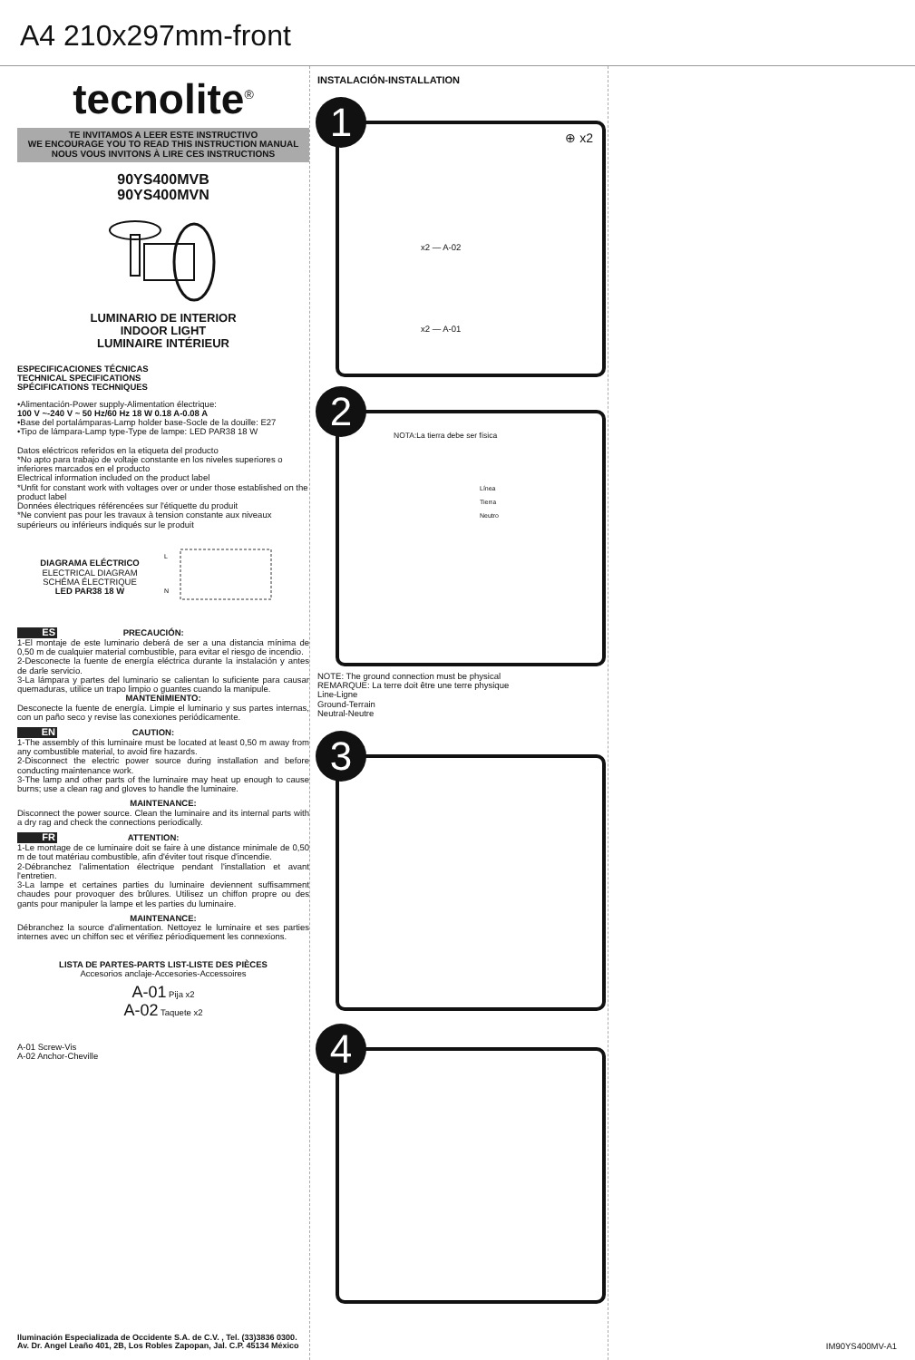A4 210x297mm-front
tecnolite<sup>®</sup>
TE INVITAMOS A LEER ESTE INSTRUCTIVO
WE ENCOURAGE YOU TO READ THIS INSTRUCTION MANUAL
NOUS VOUS INVITONS À LIRE CES INSTRUCTIONS
90YS400MVB
90YS400MVN
LUMINARIO DE INTERIOR
INDOOR LIGHT
LUMINAIRE INTÉRIEUR
ESPECIFICACIONES TÉCNICAS
TECHNICAL SPECIFICATIONS
SPÉCIFICATIONS TECHNIQUES
•Alimentación-Power supply-Alimentation électrique:
100 V ~-240 V ~ 50 Hz/60 Hz 18 W 0.18 A-0.08 A
•Base del portalámparas-Lamp holder base-Socle de la douille: E27
•Tipo de lámpara-Lamp type-Type de lampe: LED PAR38 18 W
Datos eléctricos referidos en la etiqueta del producto
*No apto para trabajo de voltaje constante en los niveles superiores o inferiores marcados en el producto
Electrical information included on the product label
*Unfit for constant work with voltages over or under those established on the product label
Données électriques référencées sur l'étiquette du produit
*Ne convient pas pour les travaux à tension constante aux niveaux supérieurs ou inférieurs indiqués sur le produit
DIAGRAMA ELÉCTRICO
ELECTRICAL DIAGRAM
SCHÉMA ÉLECTRIQUE
LED PAR38 18 W
L
N
ES PRECAUCIÓN:
1-El montaje de este luminario deberá de ser a una distancia mínima de 0,50 m de cualquier material combustible, para evitar el riesgo de incendio.
2-Desconecte la fuente de energía eléctrica durante la instalación y antes de darle servicio.
3-La lámpara y partes del luminario se calientan lo suficiente para causar quemaduras, utilice un trapo limpio o guantes cuando la manipule.
MANTENIMIENTO:
Desconecte la fuente de energía. Limpie el luminario y sus partes internas, con un paño seco y revise las conexiones periódicamente.
EN CAUTION:
1-The assembly of this luminaire must be located at least 0,50 m away from any combustible material, to avoid fire hazards.
2-Disconnect the electric power source during installation and before conducting maintenance work.
3-The lamp and other parts of the luminaire may heat up enough to cause burns; use a clean rag and gloves to handle the luminaire.
MAINTENANCE:
Disconnect the power source. Clean the luminaire and its internal parts with a dry rag and check the connections periodically.
FR ATTENTION:
1-Le montage de ce luminaire doit se faire à une distance minimale de 0,50 m de tout matériau combustible, afin d'éviter tout risque d'incendie.
2-Débranchez l'alimentation électrique pendant l'installation et avant l'entretien.
3-La lampe et certaines parties du luminaire deviennent suffisamment chaudes pour provoquer des brûlures. Utilisez un chiffon propre ou des gants pour manipuler la lampe et les parties du luminaire.
MAINTENANCE:
Débranchez la source d'alimentation. Nettoyez le luminaire et ses parties internes avec un chiffon sec et vérifiez périodiquement les connexions.
LISTA DE PARTES-PARTS LIST-LISTE DES PIÈCES
Accesorios anclaje-Accesories-Accessoires
A-01 Pija x2
A-02 Taquete x2
A-01 Screw-Vis
A-02 Anchor-Cheville
Iluminación Especializada de Occidente S.A. de C.V. , Tel. (33)3836 0300.
Av. Dr. Angel Leaño 401, 2B, Los Robles Zapopan, Jal. C.P. 45134 México
INSTALACIÓN-INSTALLATION
1
⊕ x2
x2 — A-02
x2 — A-01
2
NOTA:La tierra debe ser física
Línea
Tierra
Neutro
NOTE: The ground connection must be physical
REMARQUE: La terre doit être une terre physique
Line-Ligne
Ground-Terrain
Neutral-Neutre
3
4
IM90YS400MV-A1